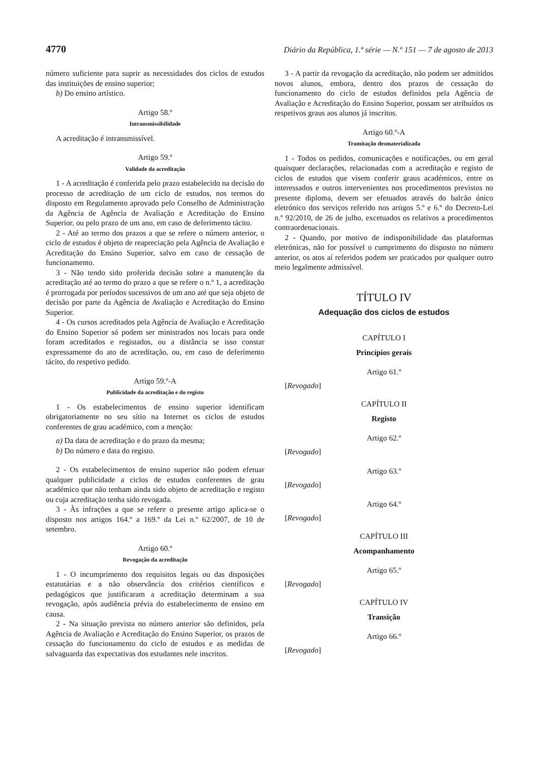4770 Diário da República, 1.ª série — N.º 151 — 7 de agosto de 2013
número suficiente para suprir as necessidades dos ciclos de estudos das instituições de ensino superior;
b) Do ensino artístico.
Artigo 58.º
Intransmissibilidade
A acreditação é intransmissível.
Artigo 59.º
Validade da acreditação
1 - A acreditação é conferida pelo prazo estabelecido na decisão do processo de acreditação de um ciclo de estudos, nos termos do disposto em Regulamento aprovado pelo Conselho de Administração da Agência de Agência de Avaliação e Acreditação do Ensino Superior, ou pelo prazo de um ano, em caso de deferimento tácito.
2 - Até ao termo dos prazos a que se refere o número anterior, o ciclo de estudos é objeto de reapreciação pela Agência de Avaliação e Acreditação do Ensino Superior, salvo em caso de cessação de funcionamento.
3 - Não tendo sido proferida decisão sobre a manutenção da acreditação até ao termo do prazo a que se refere o n.º 1, a acreditação é prorrogada por períodos sucessivos de um ano até que seja objeto de decisão por parte da Agência de Avaliação e Acreditação do Ensino Superior.
4 - Os cursos acreditados pela Agência de Avaliação e Acreditação do Ensino Superior só podem ser ministrados nos locais para onde foram acreditados e registados, ou a distância se isso constar expressamente do ato de acreditação, ou, em caso de deferimento tácito, do respetivo pedido.
Artigo 59.º-A
Publicidade da acreditação e do registo
1 - Os estabelecimentos de ensino superior identificam obrigatoriamente no seu sítio na Internet os ciclos de estudos conferentes de grau académico, com a menção:
a) Da data de acreditação e do prazo da mesma;
b) Do número e data do registo.
2 - Os estabelecimentos de ensino superior não podem efetuar qualquer publicidade a ciclos de estudos conferentes de grau académico que não tenham ainda sido objeto de acreditação e registo ou cuja acreditação tenha sido revogada.
3 - Às infrações a que se refere o presente artigo aplica-se o disposto nos artigos 164.º a 169.º da Lei n.º 62/2007, de 10 de setembro.
Artigo 60.º
Revogação da acreditação
1 - O incumprimento dos requisitos legais ou das disposições estatutárias e a não observância dos critérios científicos e pedagógicos que justificaram a acreditação determinam a sua revogação, após audiência prévia do estabelecimento de ensino em causa.
2 - Na situação prevista no número anterior são definidos, pela Agência de Avaliação e Acreditação do Ensino Superior, os prazos de cessação do funcionamento do ciclo de estudos e as medidas de salvaguarda das expectativas dos estudantes nele inscritos.
3 - A partir da revogação da acreditação, não podem ser admitidos novos alunos, embora, dentro dos prazos de cessação do funcionamento do ciclo de estudos definidos pela Agência de Avaliação e Acreditação do Ensino Superior, possam ser atribuídos os respetivos graus aos alunos já inscritos.
Artigo 60.º-A
Tramitação desmaterializada
1 - Todos os pedidos, comunicações e notificações, ou em geral quaisquer declarações, relacionadas com a acreditação e registo de ciclos de estudos que visem conferir graus académicos, entre os interessados e outros intervenientes nos procedimentos previstos no presente diploma, devem ser efetuados através do balcão único eletrónico dos serviços referido nos artigos 5.º e 6.º do Decreto-Lei n.º 92/2010, de 26 de julho, excetuados os relativos a procedimentos contraordenacionais.
2 - Quando, por motivo de indisponibilidade das plataformas eletrónicas, não for possível o cumprimento do disposto no número anterior, os atos aí referidos podem ser praticados por qualquer outro meio legalmente admissível.
TÍTULO IV
Adequação dos ciclos de estudos
CAPÍTULO I
Princípios gerais
Artigo 61.º
[Revogado]
CAPÍTULO II
Registo
Artigo 62.º
[Revogado]
Artigo 63.º
[Revogado]
Artigo 64.º
[Revogado]
CAPÍTULO III
Acompanhamento
Artigo 65.º
[Revogado]
CAPÍTULO IV
Transição
Artigo 66.º
[Revogado]